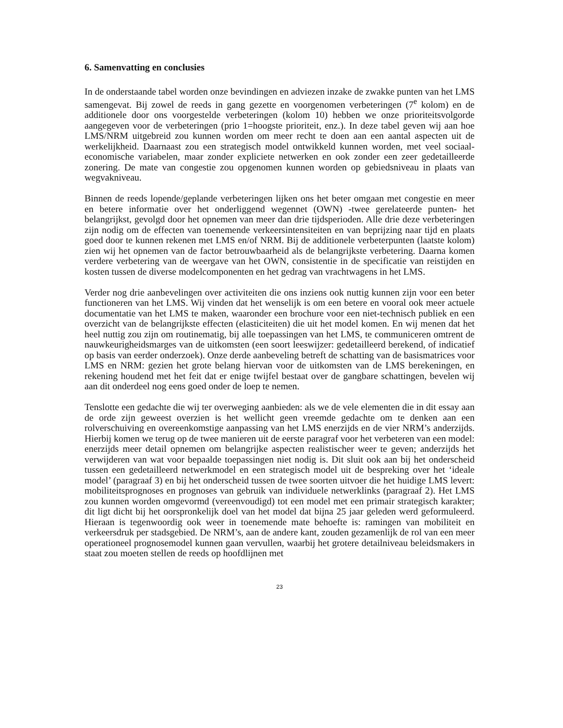6. Samenvatting en conclusies
In de onderstaande tabel worden onze bevindingen en adviezen inzake de zwakke punten van het LMS samengevat. Bij zowel de reeds in gang gezette en voorgenomen verbeteringen (7<sup>e</sup> kolom) en de additionele door ons voorgestelde verbeteringen (kolom 10) hebben we onze prioriteitsvolgorde aangegeven voor de verbeteringen (prio 1=hoogste prioriteit, enz.). In deze tabel geven wij aan hoe LMS/NRM uitgebreid zou kunnen worden om meer recht te doen aan een aantal aspecten uit de werkelijkheid. Daarnaast zou een strategisch model ontwikkeld kunnen worden, met veel sociaal-economische variabelen, maar zonder expliciete netwerken en ook zonder een zeer gedetailleerde zonering. De mate van congestie zou opgenomen kunnen worden op gebiedsniveau in plaats van wegvakniveau.
Binnen de reeds lopende/geplande verbeteringen lijken ons het beter omgaan met congestie en meer en betere informatie over het onderliggend wegennet (OWN) -twee gerelateerde punten- het belangrijkst, gevolgd door het opnemen van meer dan drie tijdsperioden. Alle drie deze verbeteringen zijn nodig om de effecten van toenemende verkeersintensiteiten en van beprijzing naar tijd en plaats goed door te kunnen rekenen met LMS en/of NRM. Bij de additionele verbeterpunten (laatste kolom) zien wij het opnemen van de factor betrouwbaarheid als de belangrijkste verbetering. Daarna komen verdere verbetering van de weergave van het OWN, consistentie in de specificatie van reistijden en kosten tussen de diverse modelcomponenten en het gedrag van vrachtwagens in het LMS.
Verder nog drie aanbevelingen over activiteiten die ons inziens ook nuttig kunnen zijn voor een beter functioneren van het LMS. Wij vinden dat het wenselijk is om een betere en vooral ook meer actuele documentatie van het LMS te maken, waaronder een brochure voor een niet-technisch publiek en een overzicht van de belangrijkste effecten (elasticiteiten) die uit het model komen. En wij menen dat het heel nuttig zou zijn om routinematig, bij alle toepassingen van het LMS, te communiceren omtrent de nauwkeurigheidsmarges van de uitkomsten (een soort leeswijzer: gedetailleerd berekend, of indicatief op basis van eerder onderzoek). Onze derde aanbeveling betreft de schatting van de basismatrices voor LMS en NRM: gezien het grote belang hiervan voor de uitkomsten van de LMS berekeningen, en rekening houdend met het feit dat er enige twijfel bestaat over de gangbare schattingen, bevelen wij aan dit onderdeel nog eens goed onder de loep te nemen.
Tenslotte een gedachte die wij ter overweging aanbieden: als we de vele elementen die in dit essay aan de orde zijn geweest overzien is het wellicht geen vreemde gedachte om te denken aan een rolverschuiving en overeenkomstige aanpassing van het LMS enerzijds en de vier NRM’s anderzijds. Hierbij komen we terug op de twee manieren uit de eerste paragraf voor het verbeteren van een model: enerzijds meer detail opnemen om belangrijke aspecten realistischer weer te geven; anderzijds het verwijderen van wat voor bepaalde toepassingen niet nodig is. Dit sluit ook aan bij het onderscheid tussen een gedetailleerd netwerkmodel en een strategisch model uit de bespreking over het ‘ideale model’ (paragraaf 3) en bij het onderscheid tussen de twee soorten uitvoer die het huidige LMS levert: mobiliteitsprognoses en prognoses van gebruik van individuele netwerklinks (paragraaf 2). Het LMS zou kunnen worden omgevormd (vereenvoudigd) tot een model met een primair strategisch karakter; dit ligt dicht bij het oorspronkelijk doel van het model dat bijna 25 jaar geleden werd geformuleerd. Hieraan is tegenwoordig ook weer in toenemende mate behoefte is: ramingen van mobiliteit en verkeersdruk per stadsgebied. De NRM’s, aan de andere kant, zouden gezamenlijk de rol van een meer operationeel prognosemodel kunnen gaan vervullen, waarbij het grotere detailniveau beleidsmakers in staat zou moeten stellen de reeds op hoofdlijnen met
23